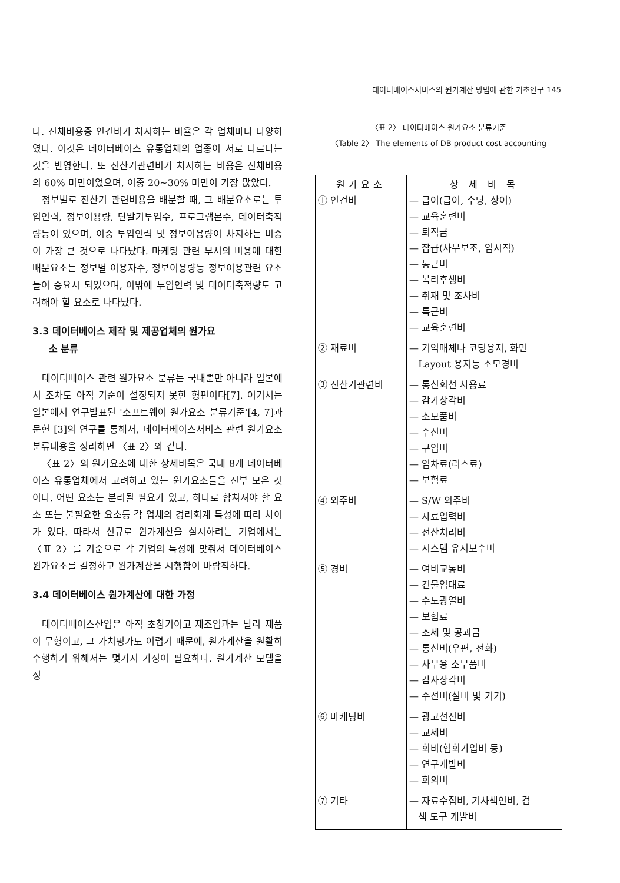데이터베이스서비스의 원가계산 방법에 관한 기초연구 145
다. 전체비용중 인건비가 차지하는 비율은 각 업체마다 다양하였다. 이것은 데이터베이스 유통업체의 업종이 서로 다르다는 것을 반영한다. 또 전산기관련비가 차지하는 비용은 전체비용의 60% 미만이었으며, 이중 20~30% 미만이 가장 많았다.
정보별로 전산기 관련비용을 배분할 때, 그 배분요소로는 투입인력, 정보이용량, 단말기투입수, 프로그램본수, 데이터축적량등이 있으며, 이중 투입인력 및 정보이용량이 차지하는 비중이 가장 큰 것으로 나타났다. 마케팅 관련 부서의 비용에 대한 배분요소는 정보별 이용자수, 정보이용량등 정보이용관련 요소들이 중요시 되었으며, 이밖에 투입인력 및 데이터축적량도 고려해야 할 요소로 나타났다.
3.3 데이터베이스 제작 및 제공업체의 원가요
소 분류
데이터베이스 관련 원가요소 분류는 국내뿐만 아니라 일본에서 조차도 아직 기준이 설정되지 못한 형편이다[7]. 여기서는 일본에서 연구발표된 '소프트웨어 원가요소 분류기준'[4, 7]과 문헌 [3]의 연구를 통해서, 데이터베이스서비스 관련 원가요소 분류내용을 정리하면 〈표 2〉와 같다.
〈표 2〉의 원가요소에 대한 상세비목은 국내 8개 데이터베이스 유통업체에서 고려하고 있는 원가요소들을 전부 모은 것이다. 어떤 요소는 분리될 필요가 있고, 하나로 합쳐져야 할 요소 또는 불필요한 요소등 각 업체의 경리회계 특성에 따라 차이가 있다. 따라서 신규로 원가계산을 실시하려는 기업에서는 〈표 2〉를 기준으로 각 기업의 특성에 맞춰서 데이터베이스 원가요소를 결정하고 원가계산을 시행함이 바람직하다.
3.4 데이터베이스 원가계산에 대한 가정
데이터베이스산업은 아직 초창기이고 제조업과는 달리 제품이 무형이고, 그 가치평가도 어렵기 때문에, 원가계산을 원활히 수행하기 위해서는 몇가지 가정이 필요하다. 원가계산 모델을 정
〈표 2〉 데이터베이스 원가요소 분류기준
〈Table 2〉 The elements of DB product cost accounting
| 원가요소 | 상 세 비 목 |
| --- | --- |
| ① 인건비 | — 급여(급여, 수당, 상여) — 교육훈련비 — 퇴직금 — 잡급(사무보조, 임시직) — 통근비 — 복리후생비 — 취재 및 조사비 — 특근비 — 교육훈련비 |
| ② 재료비 | — 기억매체나 코딩용지, 화면 Layout 용지등 소모경비 |
| ③ 전산기관련비 | — 통신회선 사용료 — 감가상각비 — 소모품비 — 수선비 — 구입비 — 임차료(리스료) — 보험료 |
| ④ 외주비 | — S/W 외주비 — 자료입력비 — 전산처리비 — 시스템 유지보수비 |
| ⑤ 경비 | — 여비교통비 — 건물임대료 — 수도광열비 — 보험료 — 조세 및 공과금 — 통신비(우편, 전화) — 사무용 소무품비 — 감사상각비 — 수선비(설비 및 기기) |
| ⑥ 마케팅비 | — 광고선전비 — 교제비 — 회비(협회가입비 등) — 연구개발비 — 회의비 |
| ⑦ 기타 | — 자료수집비, 기사색인비, 검 색 도구 개발비 |